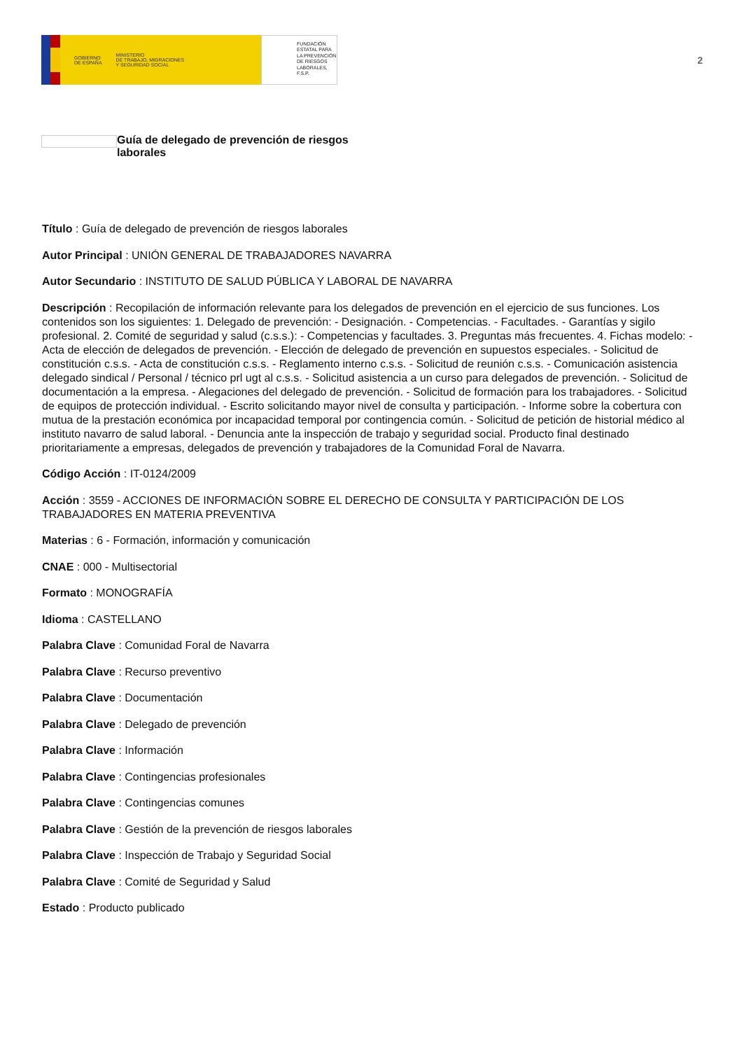GOBIERNO
DE ESPAÑA MINISTERIO
DE TRABAJO, MIGRACIONES
Y SEGURIDAD SOCIAL
FUNDACIÓN
ESTATAL PARA
LA PREVENCIÓN
DE RIESGOS
LABORALES, F.S.P.
2
Guía de delegado de prevención de riesgos
laborales
Título : Guía de delegado de prevención de riesgos laborales
Autor Principal : UNIÓN GENERAL DE TRABAJADORES NAVARRA
Autor Secundario : INSTITUTO DE SALUD PÚBLICA Y LABORAL DE NAVARRA
Descripción : Recopilación de información relevante para los delegados de prevención en el ejercicio de sus funciones. Los contenidos son los siguientes: 1. Delegado de prevención: - Designación. - Competencias. - Facultades. - Garantías y sigilo profesional. 2. Comité de seguridad y salud (c.s.s.): - Competencias y facultades. 3. Preguntas más frecuentes. 4. Fichas modelo: - Acta de elección de delegados de prevención. - Elección de delegado de prevención en supuestos especiales. - Solicitud de constitución c.s.s. - Acta de constitución c.s.s. - Reglamento interno c.s.s. - Solicitud de reunión c.s.s. - Comunicación asistencia delegado sindical / Personal / técnico prl ugt al c.s.s. - Solicitud asistencia a un curso para delegados de prevención. - Solicitud de documentación a la empresa. - Alegaciones del delegado de prevención. - Solicitud de formación para los trabajadores. - Solicitud de equipos de protección individual. - Escrito solicitando mayor nivel de consulta y participación. - Informe sobre la cobertura con mutua de la prestación económica por incapacidad temporal por contingencia común. - Solicitud de petición de historial médico al instituto navarro de salud laboral. - Denuncia ante la inspección de trabajo y seguridad social. Producto final destinado prioritariamente a empresas, delegados de prevención y trabajadores de la Comunidad Foral de Navarra.
Código Acción : IT-0124/2009
Acción : 3559 - ACCIONES DE INFORMACIÓN SOBRE EL DERECHO DE CONSULTA Y PARTICIPACIÓN DE LOS TRABAJADORES EN MATERIA PREVENTIVA
Materias : 6 - Formación, información y comunicación
CNAE : 000 - Multisectorial
Formato : MONOGRAFÍA
Idioma : CASTELLANO
Palabra Clave : Comunidad Foral de Navarra
Palabra Clave : Recurso preventivo
Palabra Clave : Documentación
Palabra Clave : Delegado de prevención
Palabra Clave : Información
Palabra Clave : Contingencias profesionales
Palabra Clave : Contingencias comunes
Palabra Clave : Gestión de la prevención de riesgos laborales
Palabra Clave : Inspección de Trabajo y Seguridad Social
Palabra Clave : Comité de Seguridad y Salud
Estado : Producto publicado